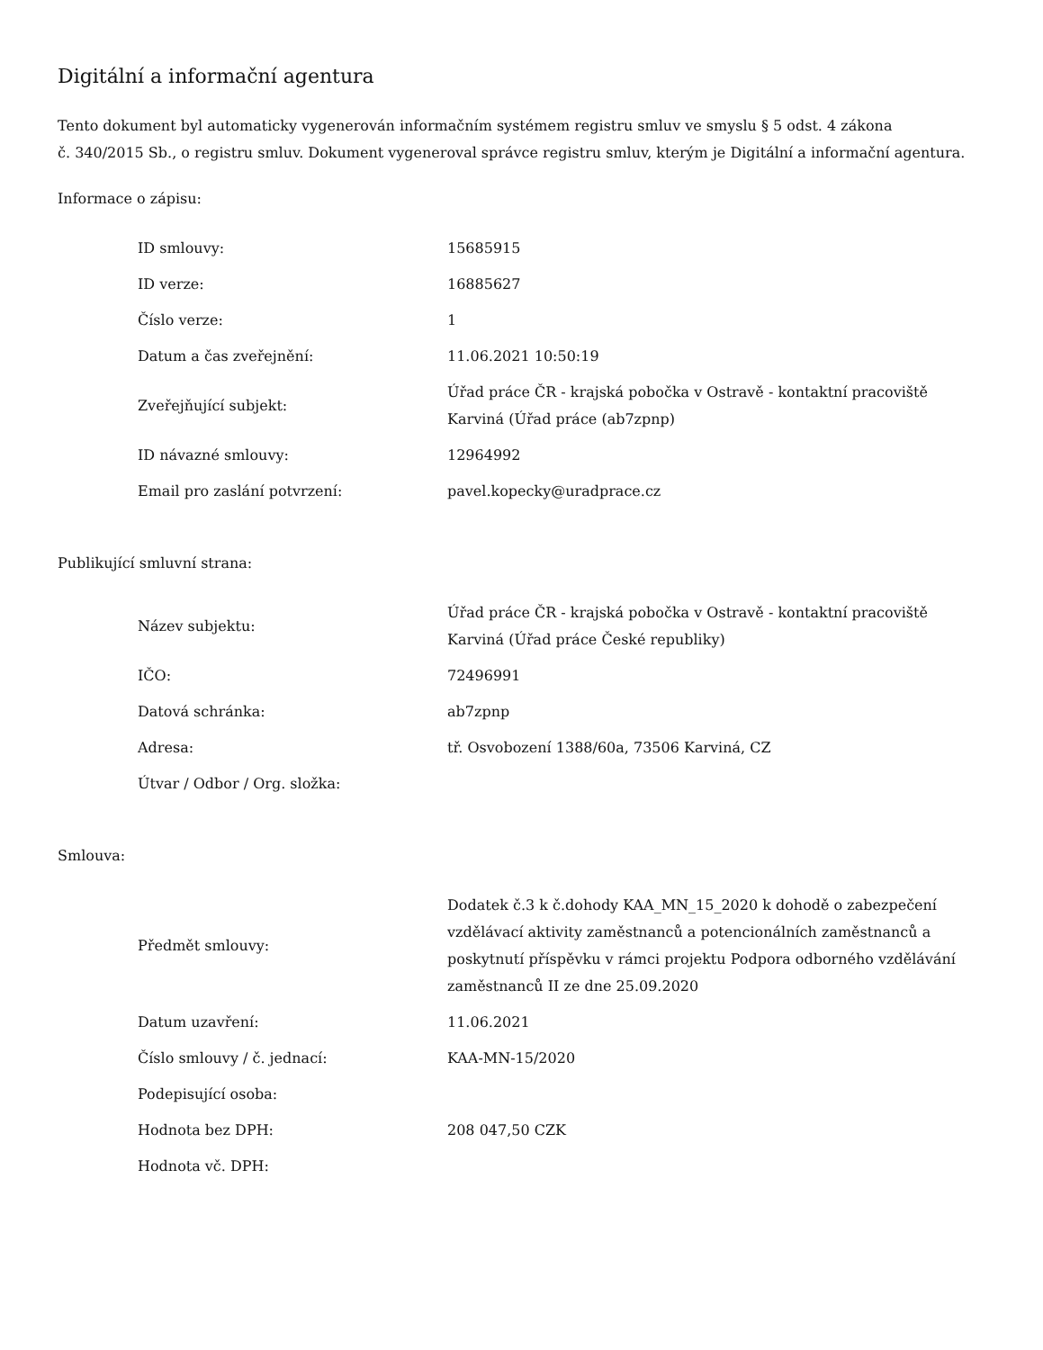Digitální a informační agentura
Tento dokument byl automaticky vygenerován informačním systémem registru smluv ve smyslu § 5 odst. 4 zákona
č. 340/2015 Sb., o registru smluv. Dokument vygeneroval správce registru smluv, kterým je Digitální a informační agentura.
Informace o zápisu:
| ID smlouvy: | 15685915 |
| ID verze: | 16885627 |
| Číslo verze: | 1 |
| Datum a čas zveřejnění: | 11.06.2021 10:50:19 |
| Zveřejňující subjekt: | Úřad práce ČR - krajská pobočka v Ostravě - kontaktní pracoviště Karviná (Úřad práce (ab7zpnp) |
| ID návazné smlouvy: | 12964992 |
| Email pro zaslání potvrzení: | pavel.kopecky@uradprace.cz |
Publikující smluvní strana:
| Název subjektu: | Úřad práce ČR - krajská pobočka v Ostravě - kontaktní pracoviště Karviná (Úřad práce České republiky) |
| IČO: | 72496991 |
| Datová schránka: | ab7zpnp |
| Adresa: | tř. Osvobození 1388/60a, 73506 Karviná, CZ |
| Útvar / Odbor / Org. složka: | |
Smlouva:
| Předmět smlouvy: | Dodatek č.3 k č.dohody KAA_MN_15_2020 k dohodě o zabezpečení vzdělávací aktivity zaměstnanců a potencionálních zaměstnanců a poskytnutí příspěvku v rámci projektu Podpora odborného vzdělávání zaměstnanců II ze dne 25.09.2020 |
| Datum uzavření: | 11.06.2021 |
| Číslo smlouvy / č. jednací: | KAA-MN-15/2020 |
| Podepisující osoba: | |
| Hodnota bez DPH: | 208 047,50 CZK |
| Hodnota vč. DPH: | |